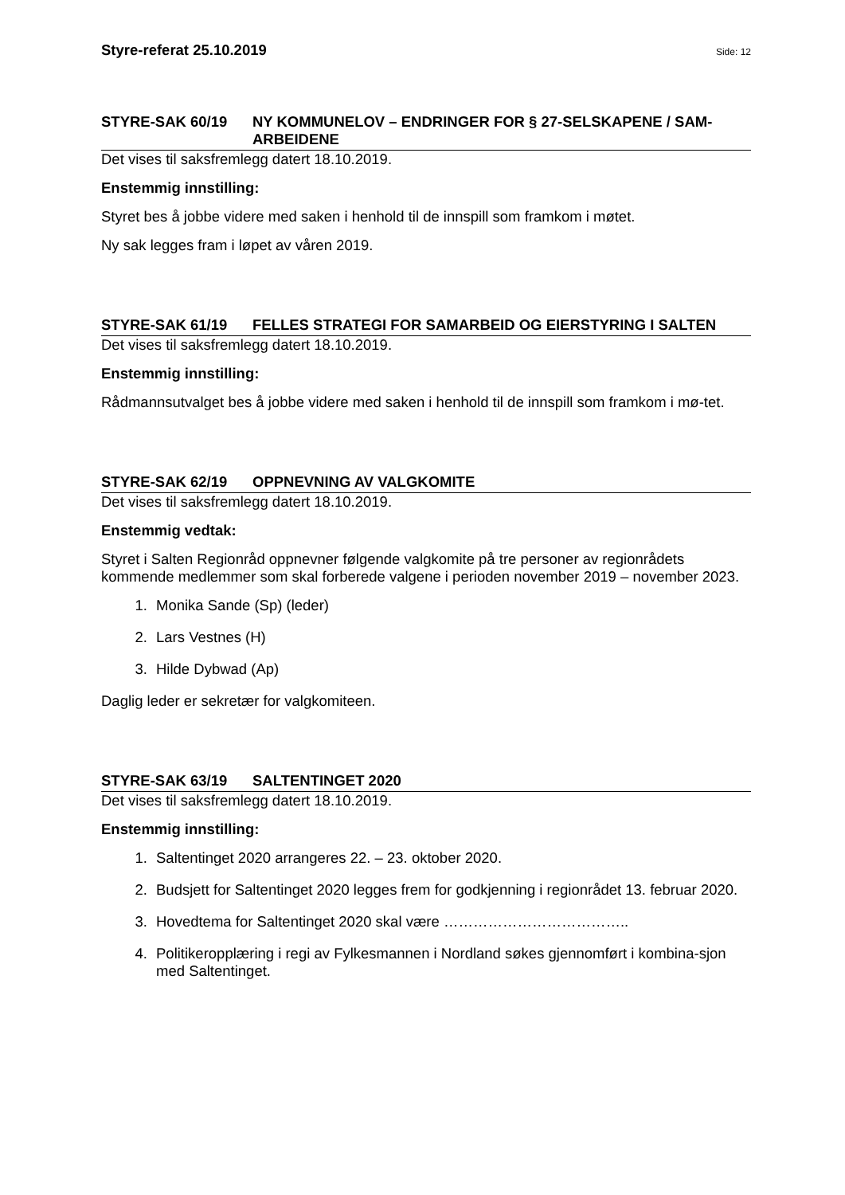Styre-referat 25.10.2019 Side: 12
STYRE-SAK 60/19 NY KOMMUNELOV – ENDRINGER FOR § 27-SELSKAPENE / SAM-ARBEIDENE
Det vises til saksfremlegg datert 18.10.2019.
Enstemmig innstilling:
Styret bes å jobbe videre med saken i henhold til de innspill som framkom i møtet.
Ny sak legges fram i løpet av våren 2019.
STYRE-SAK 61/19 FELLES STRATEGI FOR SAMARBEID OG EIERSTYRING I SALTEN
Det vises til saksfremlegg datert 18.10.2019.
Enstemmig innstilling:
Rådmannsutvalget bes å jobbe videre med saken i henhold til de innspill som framkom i mø-tet.
STYRE-SAK 62/19 OPPNEVNING AV VALGKOMITE
Det vises til saksfremlegg datert 18.10.2019.
Enstemmig vedtak:
Styret i Salten Regionråd oppnevner følgende valgkomite på tre personer av regionrådets kommende medlemmer som skal forberede valgene i perioden november 2019 – november 2023.
1. Monika Sande (Sp) (leder)
2. Lars Vestnes (H)
3. Hilde Dybwad (Ap)
Daglig leder er sekretær for valgkomiteen.
STYRE-SAK 63/19 SALTENTINGET 2020
Det vises til saksfremlegg datert 18.10.2019.
Enstemmig innstilling:
1. Saltentinget 2020 arrangeres 22. – 23. oktober 2020.
2. Budsjett for Saltentinget 2020 legges frem for godkjenning i regionrådet 13. februar 2020.
3. Hovedtema for Saltentinget 2020 skal være ………………………………..
4. Politikeropplæring i regi av Fylkesmannen i Nordland søkes gjennomført i kombina-sjon med Saltentinget.